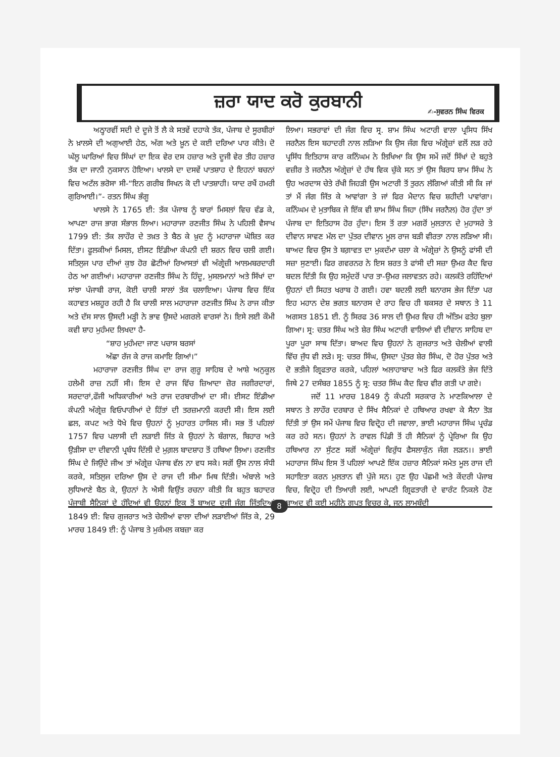ਜ਼ਰਾ ਯਾਦ ਕਰੋ ਕੁਰਬਾਨੀ
✍-ਸੁਵਰਨ ਸਿੰਘ ਵਿਰਕ
ਅਠ੍ਹਾਰਵੀਂ ਸਦੀ ਦੇ ਦੂਜੇ ਤੋਂ ਲੈ ਕੇ ਸਤਵੇਂ ਦਹਾਕੇ ਤੱਕ, ਪੰਜਾਬ ਦੇ ਸੂਰਬੀਰਾਂ ਨੇ ਖ਼ਾਲਸੇ ਦੀ ਅਗੁਆਈ ਹੇਠ, ਅੱਗ ਅਤੇ ਖ਼ੂਨ ਦੇ ਕਈ ਦਰਿਆ ਪਾਰ ਕੀਤੇ। ਦੋ ਘੱਲੂ ਘਾਰਿਆਂ ਵਿਚ ਸਿੰਘਾਂ ਦਾ ਇਕ ਵੇਰ ਦਸ ਹਜ਼ਾਰ ਅਤੇ ਦੂਜੀ ਵੇਰ ਤੀਹ ਹਜ਼ਾਰ ਤੱਕ ਦਾ ਜਾਨੀ ਨੁਕਸਾਨ ਹੋਇਆ। ਖਾਲਸੇ ਦਾ ਦਸਵੇਂ ਪਾਤਸ਼ਾਹ ਦੇ ਇਹਨਾਂ ਬਚਨਾਂ ਵਿਚ ਅਟੱਲ ਭਰੋਸਾ ਸੀ-“ਇਨ ਗਰੀਬ ਸਿਖਨ ਕੋ ਦੀ ਪਾਤਸ਼ਾਹੀ। ਯਾਦ ਰਖੈਂ ਹਮਰੀ ਗੁਰਿਆਈ।”- ਰਤਨ ਸਿੰਘ ਭੰਗੂ
ਖਾਲਸੇ ਨੇ 1765 ਈ: ਤੱਕ ਪੰਜਾਬ ਨੂੰ ਬਾਰਾਂ ਮਿਸਲਾਂ ਵਿਚ ਵੰਡ ਕੇ, ਆਪਣਾ ਰਾਜ ਭਾਗ ਸੰਭਾਲ ਲਿਆ। ਮਹਾਰਾਜਾ ਰਣਜੀਤ ਸਿੰਘ ਨੇ ਪਹਿਲੀ ਵੈਸਾਖ 1799 ਈ: ਤੱਕ ਲਾਹੌਰ ਦੇ ਤਖ਼ਤ ਤੇ ਬੈਠ ਕੇ ਖ਼ੁਦ ਨੂੰ ਮਹਾਰਾਜਾ ਘੋਸ਼ਿਤ ਕਰ ਦਿੱਤਾ। ਫੂਲਕੀਆਂ ਮਿਸਲ, ਈਸਟ ਇੰਡੀਆ ਕੰਪਨੀ ਦੀ ਸ਼ਰਨ ਵਿਚ ਚਲੀ ਗਈ। ਸਤਿਲੁਜ ਪਾਰ ਦੀਆਂ ਕੁਝ ਹੋਰ ਛੋਟੀਆਂ ਰਿਆਸਤਾਂ ਵੀ ਅੰਗ੍ਰੇਜ਼ੀ ਆਲਮਬਰਦਾਰੀ ਹੇਠ ਆ ਗਈਆਂ। ਮਹਾਰਾਜਾ ਰਣਜੀਤ ਸਿੰਘ ਨੇ ਹਿੰਦੂ, ਮੁਸਲਮਾਨਾਂ ਅਤੇ ਸਿੱਖਾਂ ਦਾ ਸਾਂਝਾ ਪੰਜਾਬੀ ਰਾਜ, ਕੋਈ ਚਾਲੀ ਸਾਲਾਂ ਤੱਕ ਚਲਾਇਆ। ਪੰਜਾਬ ਵਿਚ ਇੱਕ ਕਹਾਵਤ ਮਸ਼ਹੂਰ ਰਹੀ ਹੈ ਕਿ ਚਾਲੀ ਸਾਲ ਮਹਾਰਾਜਾ ਰਣਜੀਤ ਸਿੰਘ ਨੇ ਰਾਜ ਕੀਤਾ ਅਤੇ ਦੱਸ ਸਾਲ ਉਸਦੀ ਮੜ੍ਹੀ ਨੇ ਭਾਵ ਉਸਦੇ ਮਗਰਲੇ ਵਾਰਸਾਂ ਨੇ। ਇਸੇ ਲਈ ਕੌਮੀ ਕਵੀ ਸ਼ਾਹ ਮੁਹੰਮਦ ਲਿਖਦਾ ਹੈ-
“ਸ਼ਾਹ ਮੁਹੰਮਦਾ ਜਾਣ ਪਚਾਸ ਬਰਸਾਂ
ਅੱਛਾ ਰੱਜ ਕੇ ਰਾਜ ਕਮਾਇ ਗਿਆਂ।”
ਮਹਾਰਾਜਾ ਰਣਜੀਤ ਸਿੰਘ ਦਾ ਰਾਜ ਗੁਰੂ ਸਾਹਿਬ ਦੇ ਆਸ਼ੇ ਅਨੁਕੂਲ ਹਲੇਮੀ ਰਾਜ਼ ਨਹੀਂ ਸੀ। ਇਸ ਦੇ ਰਾਜ ਵਿੱਚ ਜ਼ਿਆਦਾ ਜ਼ੋਰ ਜਗੀਰਦਾਰਾਂ, ਸਰਦਾਰਾਂ,ਫੌਜੀ ਅਧਿਕਾਰੀਆਂ ਅਤੇ ਰਾਜ ਦਰਬਾਰੀਆਂ ਦਾ ਸੀ। ਈਸਟ ਇੰਡੀਆ ਕੰਪਨੀ ਅੰਗ੍ਰੇਜ਼ ਵਿਓਪਾਰੀਆਂ ਦੇ ਹਿੱਤਾਂ ਦੀ ਤਰਜ਼ਮਾਨੀ ਕਰਦੀ ਸੀ। ਇਸ ਲਈ ਛਲ, ਕਪਟ ਅਤੇ ਧੋਖੇ ਵਿਚ ਉਹਨਾਂ ਨੂੰ ਮੁਹਾਰਤ ਹਾਸਿਲ ਸੀ। ਸਭ ਤੋਂ ਪਹਿਲਾਂ 1757 ਵਿਚ ਪਲਾਸੀ ਦੀ ਲੜਾਈ ਜਿੱਤ ਕੇ ਉਹਨਾਂ ਨੇ ਬੰਗਾਲ, ਬਿਹਾਰ ਅਤੇ ਉੜੀਸਾ ਦਾ ਦੀਵਾਨੀ ਪ੍ਰਬੰਧ ਦਿੱਲੀ ਦੇ ਮੁਗ਼ਲ ਬਾਦਸ਼ਾਹ ਤੋਂ ਹਥਿਆ ਲਿਆ। ਰਣਜੀਤ ਸਿੰਘ ਦੇ ਜਿਉਂਦੇ ਜੀਅ ਤਾਂ ਅੰਗ੍ਰੇਜ਼ ਪੰਜਾਬ ਵੱਲ ਨਾ ਵਧ ਸਕੇ। ਸਗੋਂ ਉਸ ਨਾਲ ਸੰਧੀ ਕਰਕੇ, ਸਤਿਲੁਜ ਦਰਿਆ ਉਸ ਦੇ ਰਾਜ ਦੀ ਸੀਮਾ ਮਿਥ ਦਿੱਤੀ। ਅੰਬਾਲੇ ਅਤੇ ਲੁਧਿਆਣੇ ਬੈਠ ਕੇ, ਉਹਨਾਂ ਨੇ ਐਸੀ ਵਿਉਂਤ ਰਚਨਾ ਕੀਤੀ ਕਿ ਬਹੁਤ ਬਹਾਦਰ ਪੰਜਾਬੀ ਸੈਨਿਕਾਂ ਦੇ ਹੁੰਦਿਆਂ ਵੀ ਉਹਨਾਂ ਇਕ ਤੋਂ ਬਾਅਦ ਦੂਜੀ ਜੰਗ ਜਿੱਤਦਿਆਂ 1849 ਈ: ਵਿਚ ਗੁਜਰਾਤ ਅਤੇ ਚੇਲੀਆਂ ਵਾਲਾ ਦੀਆਂ ਲੜਾਈਆਂ ਜਿੱਤ ਕੇ, 29 ਮਾਰਚ 1849 ਈ: ਨੂੰ ਪੰਜਾਬ ਤੇ ਮੁਕੰਮਲ ਕਬਜ਼ਾ ਕਰ
ਲਿਆ। ਸਭਰਾਵਾਂ ਦੀ ਜੰਗ ਵਿਚ ਸ੍ਰ. ਸ਼ਾਮ ਸਿੰਘ ਅਟਾਰੀ ਵਾਲਾ ਪ੍ਰਸਿਧ ਸਿੱਖ ਜਰਨੈਲ ਇਸ ਬਹਾਦਰੀ ਨਾਲ ਲੜਿਆ ਕਿ ਉਸ ਜੰਗ ਵਿਚ ਅੰਗ੍ਰੇਜ਼ਾਂ ਵਲੋਂ ਲੜ ਰਹੇ ਪ੍ਰਸਿੱਧ ਇਤਿਹਾਸ ਕਾਰ ਕਨਿੰਘਮ ਨੇ ਲਿਖਿਆ ਕਿ ਉਸ ਸਮੇਂ ਜਦੋਂ ਸਿੱਖਾਂ ਦੇ ਬਹੁਤੇ ਵਜ਼ੀਰ ਤੇ ਜਰਨੈਲ ਅੰਗ੍ਰੇਜ਼ਾਂ ਦੇ ਹੱਥ ਵਿਕ ਚੁੱਕੇ ਸਨ ਤਾਂ ਉਸ ਬਿਰਧ ਸ਼ਾਮ ਸਿੰਘ ਨੇ ਉਹ ਅਰਦਾਸ ਚੇਤੇ ਰੱਖੀ ਜਿਹੜੀ ਉਸ ਅਟਾਰੀ ਤੋਂ ਤੁਰਨ ਲੱਗਿਆਂ ਕੀਤੀ ਸੀ ਕਿ ਜਾਂ ਤਾਂ ਮੈਂ ਜੰਗ ਜਿੱਤ ਕੇ ਆਵਾਂਗਾ ਤੇ ਜਾਂ ਫਿਰ ਮੈਦਾਨ ਵਿਚ ਸ਼ਹੀਦੀ ਪਾਵਾਂਗਾ। ਕਨਿੰਘਮ ਦੇ ਮੁਤਾਬਿਕ ਜੇ ਇੱਕ ਵੀ ਸ਼ਾਮ ਸਿੰਘ ਜਿਹਾ (ਸਿੱਖ ਜਰਨੈਲ) ਹੋਰ ਹੁੰਦਾ ਤਾਂ ਪੰਜਾਬ ਦਾ ਇਤਿਹਾਸ ਹੋਰ ਹੁੰਦਾ। ਇਸ ਤੋਂ ਰਤਾ ਮਗਰੋਂ ਮੁਲਤਾਨ ਦੇ ਮੁਹਾਸਰੇ ਤੇ ਦੀਵਾਨ ਸਾਵਣ ਮੱਲ ਦਾ ਪੁੱਤਰ ਦੀਵਾਨ ਮੂਲ ਰਾਜ ਬੜੀ ਵੀਰਤਾ ਨਾਲ ਲੜਿਆ ਸੀ। ਬਾਅਦ ਵਿਚ ਉਸ ਤੇ ਬਗ਼ਾਵਤ ਦਾ ਮੁਕਦੱਮਾ ਚਲਾ ਕੇ ਅੰਗ੍ਰੇਜ਼ਾਂ ਨੇ ਉਸਨੂੰ ਫਾਂਸੀ ਦੀ ਸਜ਼ਾ ਸੁਣਾਈ। ਫਿਰ ਗਵਰਨਰ ਨੇ ਇਸ ਸ਼ਰਤ ਤੇ ਫਾਂਸੀ ਦੀ ਸਜ਼ਾ ਉਮਰ ਕੈਦ ਵਿਚ ਬਦਲ ਦਿੱਤੀ ਕਿ ਉਹ ਸਮੁੰਦਰੋਂ ਪਾਰ ਤਾ-ਉਮਰ ਜਲਾਵਤਨ ਰਹੇ। ਕਲਕੱਤੇ ਰਹਿੰਦਿਆਂ ਉਹਨਾਂ ਦੀ ਸਿਹਤ ਖਰਾਬ ਹੋ ਗਈ। ਹਵਾ ਬਦਲੀ ਲਈ ਬਨਾਰਸ ਭੇਜ ਦਿੱਤਾ ਪਰ ਇਹ ਮਹਾਨ ਦੇਸ਼ ਭਗਤ ਬਨਾਰਸ ਦੇ ਰਾਹ ਵਿਚ ਹੀ ਬਕਸਰ ਦੇ ਸਥਾਨ ਤੇ 11 ਅਗਸਤ 1851 ਈ. ਨੂੰ ਸਿਰਫ 36 ਸਾਲ ਦੀ ਉਮਰ ਵਿਚ ਹੀ ਅੰਤਿਮ ਫਤੇਹ ਬੁਲਾ ਗਿਆ। ਸ੍ਰ: ਚਤਰ ਸਿੰਘ ਅਤੇ ਸ਼ੇਰ ਸਿੰਘ ਅਟਾਰੀ ਵਾਲਿਆਂ ਵੀ ਦੀਵਾਨ ਸਾਹਿਬ ਦਾ ਪੂਰਾ ਪੂਰਾ ਸਾਥ ਦਿੱਤਾ। ਬਾਅਦ ਵਿਚ ਉਹਨਾਂ ਨੇ ਗੁਜਰਾਤ ਅਤੇ ਚੇਲੀਆਂ ਵਾਲੀ ਵਿੱਚ ਜੁੱਧ ਵੀ ਲੜੇ। ਸ੍ਰ: ਚਤਰ ਸਿੰਘ, ਉਸਦਾ ਪੁੱਤਰ ਸ਼ੇਰ ਸਿੰਘ, ਦੋ ਹੋਰ ਪੁੱਤਰ ਅਤੇ ਦੋ ਭਤੀਜੇ ਗ੍ਰਿਫਤਾਰ ਕਰਕੇ, ਪਹਿਲਾਂ ਅਲਾਹਾਬਾਦ ਅਤੇ ਫਿਰ ਕਲਕੱਤੇ ਭੇਜ ਦਿੱਤੇ ਜਿਥੇ 27 ਦਸੰਬਰ 1855 ਨੂੰ ਸ੍ਰ: ਚਤਰ ਸਿੰਘ ਕੈਦ ਵਿਚ ਵੀਰ ਗਤੀ ਪਾ ਗਏ।
ਜਦੋਂ 11 ਮਾਰਚ 1849 ਨੂੰ ਕੰਪਨੀ ਸਰਕਾਰ ਨੇ ਮਾਣਕਿਆਲਾ ਦੇ ਸਥਾਨ ਤੇ ਲਾਹੌਰ ਦਰਬਾਰ ਦੇ ਸਿੱਖ ਸੈਨਿਕਾਂ ਦੇ ਹਥਿਆਰ ਰਖਵਾ ਕੇ ਸੈਨਾ ਤੋੜ ਦਿੱਤੀ ਤਾਂ ਉਸ ਸਮੇਂ ਪੰਜਾਬ ਵਿਚ ਵਿਦ੍ਰੋਹ ਦੀ ਜਵਾਲਾ, ਭਾਈ ਮਹਾਰਾਜ ਸਿੰਘ ਪ੍ਰਚੰਡ ਕਰ ਰਹੇ ਸਨ। ਉਹਨਾਂ ਨੇ ਰਾਵਲ ਪਿੰਡੀ ਤੋਂ ਹੀ ਸੈਨਿਕਾਂ ਨੂੰ ਪ੍ਰੇਰਿਆ ਕਿ ਉਹ ਹਥਿਆਰ ਨਾ ਸੁੱਟਣ ਸਗੋਂ ਅੰਗ੍ਰੇਜ਼ਾਂ ਵਿਰੁੱਧ ਫੈਸਲਾਕੁੰਨ ਜੰਗ ਲੜਨ।। ਭਾਈ ਮਹਾਰਾਜ ਸਿੰਘ ਇਸ ਤੋਂ ਪਹਿਲਾਂ ਆਪਣੇ ਇੱਕ ਹਜ਼ਾਰ ਸੈਨਿਕਾਂ ਸਮੇਤ ਮੂਲ ਰਾਜ ਦੀ ਸਹਾਇਤਾ ਕਰਨ ਮੁਲਤਾਨ ਵੀ ਪੁੱਜੇ ਸਨ। ਹੁਣ ਉਹ ਪੱਛਮੀ ਅਤੇ ਕੇਂਦਰੀ ਪੰਜਾਬ ਵਿਚ, ਵਿਦ੍ਰੋਹ ਦੀ ਤਿਆਰੀ ਲਈ, ਆਪਣੀ ਗ੍ਰਿਫਤਾਰੀ ਦੇ ਵਾਰੰਟ ਨਿਕਲੇ ਹੋਣ ਬਾਅਦ ਵੀ ਕਈ ਮਹੀਨੇ ਗੁਪਤ ਵਿਚਰ ਕੇ, ਜਨ ਲਾਮਬੰਦੀ
8